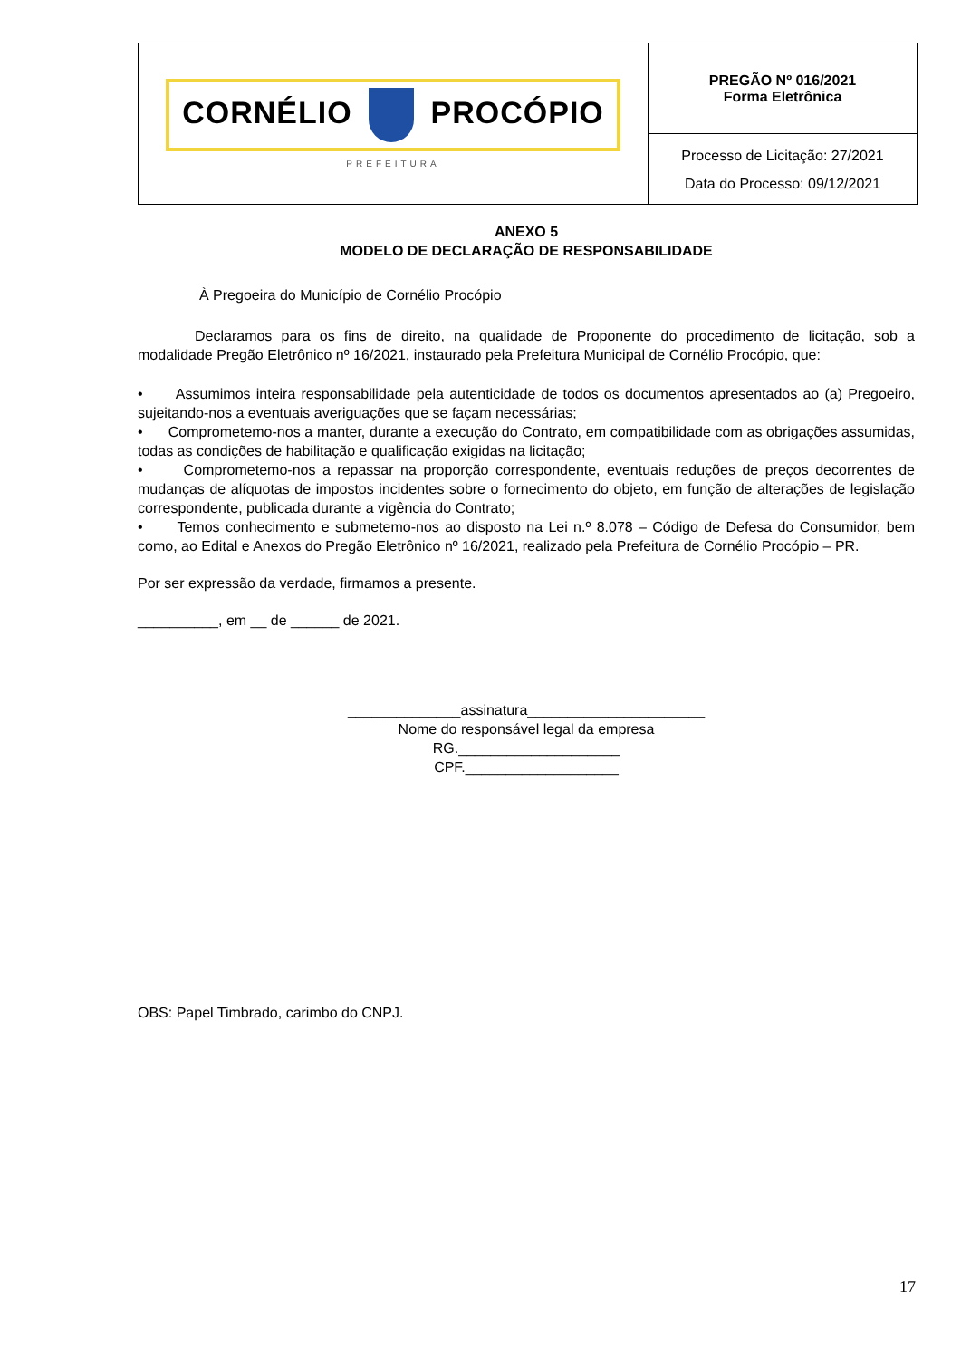| CORNÉLIO PROCÓPIO PREFEITURA | PREGÃO Nº 016/2021 Forma Eletrônica |
| | Processo de Licitação: 27/2021 Data do Processo: 09/12/2021 |
ANEXO 5
MODELO DE DECLARAÇÃO DE RESPONSABILIDADE
À Pregoeira do Município de Cornélio Procópio
Declaramos para os fins de direito, na qualidade de Proponente do procedimento de licitação, sob a modalidade Pregão Eletrônico nº 16/2021, instaurado pela Prefeitura Municipal de Cornélio Procópio, que:
• Assumimos inteira responsabilidade pela autenticidade de todos os documentos apresentados ao (a) Pregoeiro, sujeitando-nos a eventuais averiguações que se façam necessárias;
• Comprometemo-nos a manter, durante a execução do Contrato, em compatibilidade com as obrigações assumidas, todas as condições de habilitação e qualificação exigidas na licitação;
• Comprometemo-nos a repassar na proporção correspondente, eventuais reduções de preços decorrentes de mudanças de alíquotas de impostos incidentes sobre o fornecimento do objeto, em função de alterações de legislação correspondente, publicada durante a vigência do Contrato;
• Temos conhecimento e submetemo-nos ao disposto na Lei n.º 8.078 – Código de Defesa do Consumidor, bem como, ao Edital e Anexos do Pregão Eletrônico nº 16/2021, realizado pela Prefeitura de Cornélio Procópio – PR.
Por ser expressão da verdade, firmamos a presente.
__________, em __ de ______ de 2021.
______________assinatura______________________
Nome do responsável legal da empresa
RG.____________________
CPF.___________________
OBS: Papel Timbrado, carimbo do CNPJ.
17